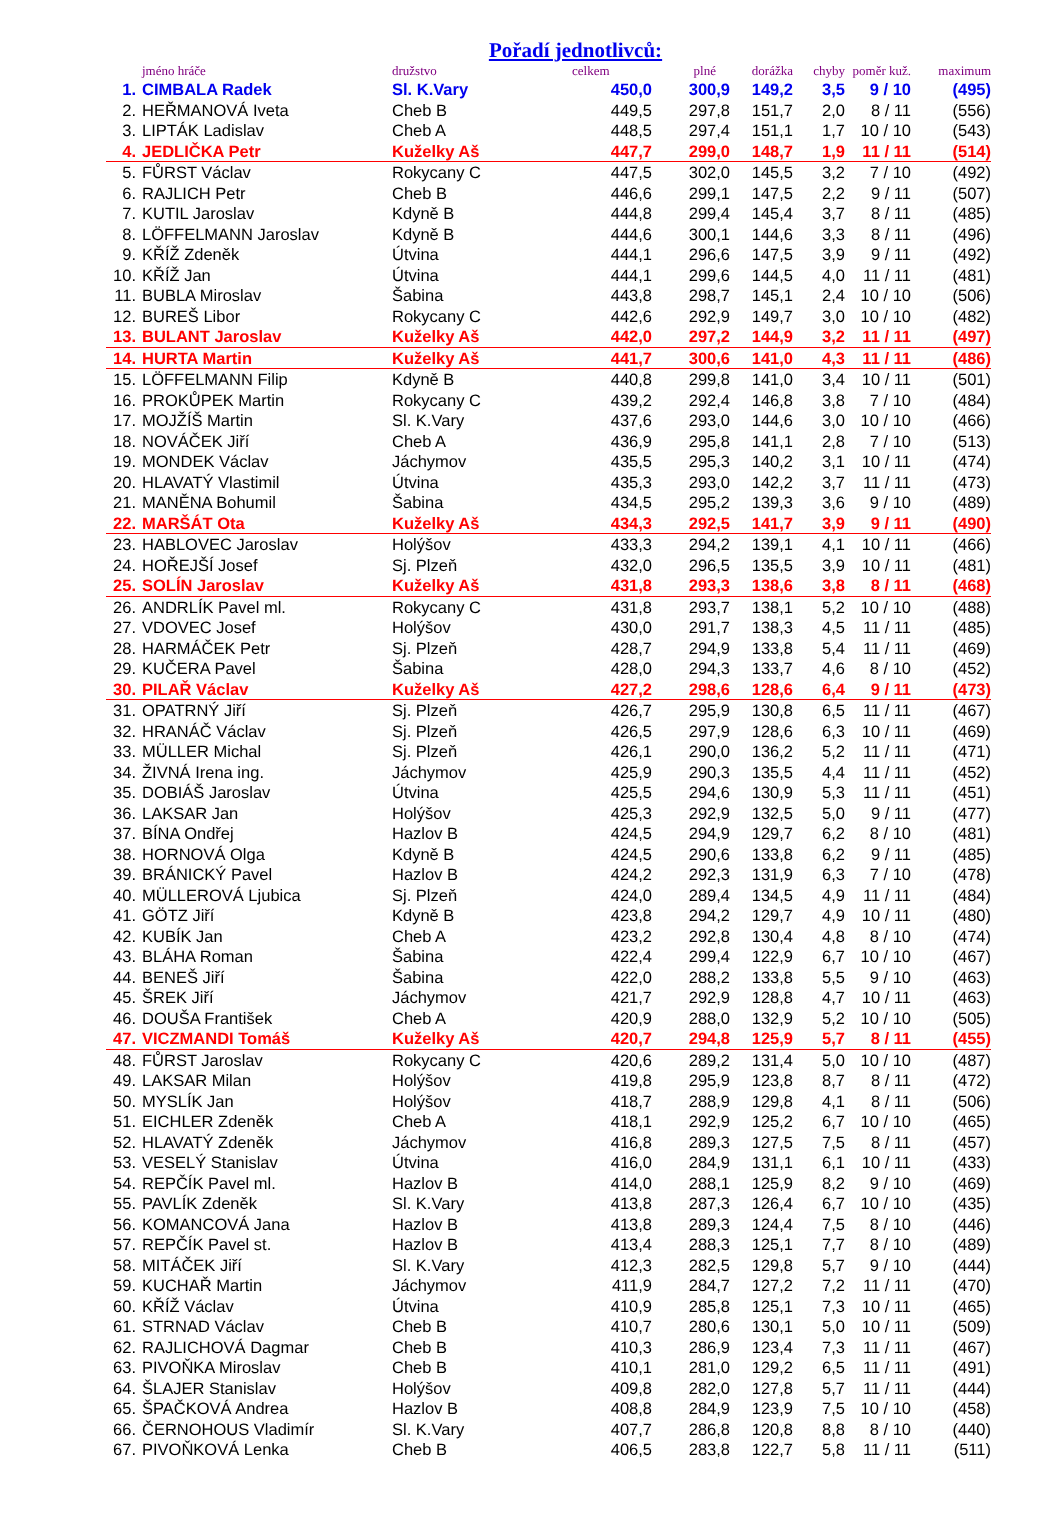Pořadí jednotlivců:
| | jméno hráče | družstvo | celkem | plné | dorážka | chyby | poměr kuž. | maximum |
| --- | --- | --- | --- | --- | --- | --- | --- | --- |
| 1. | CIMBALA Radek | Sl. K.Vary | 450,0 | 300,9 | 149,2 | 3,5 | 9 / 10 | (495) |
| 2. | HEŘMANOVÁ Iveta | Cheb B | 449,5 | 297,8 | 151,7 | 2,0 | 8 / 11 | (556) |
| 3. | LIPTÁK Ladislav | Cheb A | 448,5 | 297,4 | 151,1 | 1,7 | 10 / 10 | (543) |
| 4. | JEDLIČKA Petr | Kuželky Aš | 447,7 | 299,0 | 148,7 | 1,9 | 11 / 11 | (514) |
| 5. | FŮRST Václav | Rokycany C | 447,5 | 302,0 | 145,5 | 3,2 | 7 / 10 | (492) |
| 6. | RAJLICH Petr | Cheb B | 446,6 | 299,1 | 147,5 | 2,2 | 9 / 11 | (507) |
| 7. | KUTIL Jaroslav | Kdyně B | 444,8 | 299,4 | 145,4 | 3,7 | 8 / 11 | (485) |
| 8. | LÖFFELMANN Jaroslav | Kdyně B | 444,6 | 300,1 | 144,6 | 3,3 | 8 / 11 | (496) |
| 9. | KŘÍŽ Zdeněk | Útvina | 444,1 | 296,6 | 147,5 | 3,9 | 9 / 11 | (492) |
| 10. | KŘÍŽ Jan | Útvina | 444,1 | 299,6 | 144,5 | 4,0 | 11 / 11 | (481) |
| 11. | BUBLA Miroslav | Šabina | 443,8 | 298,7 | 145,1 | 2,4 | 10 / 10 | (506) |
| 12. | BUREŠ Libor | Rokycany C | 442,6 | 292,9 | 149,7 | 3,0 | 10 / 10 | (482) |
| 13. | BULANT Jaroslav | Kuželky Aš | 442,0 | 297,2 | 144,9 | 3,2 | 11 / 11 | (497) |
| 14. | HURTA Martin | Kuželky Aš | 441,7 | 300,6 | 141,0 | 4,3 | 11 / 11 | (486) |
| 15. | LÖFFELMANN Filip | Kdyně B | 440,8 | 299,8 | 141,0 | 3,4 | 10 / 11 | (501) |
| 16. | PROKŮPEK Martin | Rokycany C | 439,2 | 292,4 | 146,8 | 3,8 | 7 / 10 | (484) |
| 17. | MOJŽÍŠ Martin | Sl. K.Vary | 437,6 | 293,0 | 144,6 | 3,0 | 10 / 10 | (466) |
| 18. | NOVÁČEK Jiří | Cheb A | 436,9 | 295,8 | 141,1 | 2,8 | 7 / 10 | (513) |
| 19. | MONDEK Václav | Jáchymov | 435,5 | 295,3 | 140,2 | 3,1 | 10 / 11 | (474) |
| 20. | HLAVATÝ Vlastimil | Útvina | 435,3 | 293,0 | 142,2 | 3,7 | 11 / 11 | (473) |
| 21. | MANĚNA Bohumil | Šabina | 434,5 | 295,2 | 139,3 | 3,6 | 9 / 10 | (489) |
| 22. | MARŠÁT Ota | Kuželky Aš | 434,3 | 292,5 | 141,7 | 3,9 | 9 / 11 | (490) |
| 23. | HABLOVEC Jaroslav | Holýšov | 433,3 | 294,2 | 139,1 | 4,1 | 10 / 11 | (466) |
| 24. | HOŘEJŠÍ Josef | Sj. Plzeň | 432,0 | 296,5 | 135,5 | 3,9 | 10 / 11 | (481) |
| 25. | SOLÍN Jaroslav | Kuželky Aš | 431,8 | 293,3 | 138,6 | 3,8 | 8 / 11 | (468) |
| 26. | ANDRLÍK Pavel ml. | Rokycany C | 431,8 | 293,7 | 138,1 | 5,2 | 10 / 10 | (488) |
| 27. | VDOVEC Josef | Holýšov | 430,0 | 291,7 | 138,3 | 4,5 | 11 / 11 | (485) |
| 28. | HARMÁČEK Petr | Sj. Plzeň | 428,7 | 294,9 | 133,8 | 5,4 | 11 / 11 | (469) |
| 29. | KUČERA Pavel | Šabina | 428,0 | 294,3 | 133,7 | 4,6 | 8 / 10 | (452) |
| 30. | PILAŘ Václav | Kuželky Aš | 427,2 | 298,6 | 128,6 | 6,4 | 9 / 11 | (473) |
| 31. | OPATRNÝ Jiří | Sj. Plzeň | 426,7 | 295,9 | 130,8 | 6,5 | 11 / 11 | (467) |
| 32. | HRANÁČ Václav | Sj. Plzeň | 426,5 | 297,9 | 128,6 | 6,3 | 10 / 11 | (469) |
| 33. | MÜLLER Michal | Sj. Plzeň | 426,1 | 290,0 | 136,2 | 5,2 | 11 / 11 | (471) |
| 34. | ŽIVNÁ Irena ing. | Jáchymov | 425,9 | 290,3 | 135,5 | 4,4 | 11 / 11 | (452) |
| 35. | DOBIÁŠ Jaroslav | Útvina | 425,5 | 294,6 | 130,9 | 5,3 | 11 / 11 | (451) |
| 36. | LAKSAR Jan | Holýšov | 425,3 | 292,9 | 132,5 | 5,0 | 9 / 11 | (477) |
| 37. | BÍNA Ondřej | Hazlov B | 424,5 | 294,9 | 129,7 | 6,2 | 8 / 10 | (481) |
| 38. | HORNOVÁ Olga | Kdyně B | 424,5 | 290,6 | 133,8 | 6,2 | 9 / 11 | (485) |
| 39. | BRÁNICKÝ Pavel | Hazlov B | 424,2 | 292,3 | 131,9 | 6,3 | 7 / 10 | (478) |
| 40. | MÜLLEROVÁ Ljubica | Sj. Plzeň | 424,0 | 289,4 | 134,5 | 4,9 | 11 / 11 | (484) |
| 41. | GÖTZ Jiří | Kdyně B | 423,8 | 294,2 | 129,7 | 4,9 | 10 / 11 | (480) |
| 42. | KUBÍK Jan | Cheb A | 423,2 | 292,8 | 130,4 | 4,8 | 8 / 10 | (474) |
| 43. | BLÁHA Roman | Šabina | 422,4 | 299,4 | 122,9 | 6,7 | 10 / 10 | (467) |
| 44. | BENEŠ Jiří | Šabina | 422,0 | 288,2 | 133,8 | 5,5 | 9 / 10 | (463) |
| 45. | ŠREK Jiří | Jáchymov | 421,7 | 292,9 | 128,8 | 4,7 | 10 / 11 | (463) |
| 46. | DOUŠA František | Cheb A | 420,9 | 288,0 | 132,9 | 5,2 | 10 / 10 | (505) |
| 47. | VICZMANDI Tomáš | Kuželky Aš | 420,7 | 294,8 | 125,9 | 5,7 | 8 / 11 | (455) |
| 48. | FŮRST Jaroslav | Rokycany C | 420,6 | 289,2 | 131,4 | 5,0 | 10 / 10 | (487) |
| 49. | LAKSAR Milan | Holýšov | 419,8 | 295,9 | 123,8 | 8,7 | 8 / 11 | (472) |
| 50. | MYSLÍK Jan | Holýšov | 418,7 | 288,9 | 129,8 | 4,1 | 8 / 11 | (506) |
| 51. | EICHLER Zdeněk | Cheb A | 418,1 | 292,9 | 125,2 | 6,7 | 10 / 10 | (465) |
| 52. | HLAVATÝ Zdeněk | Jáchymov | 416,8 | 289,3 | 127,5 | 7,5 | 8 / 11 | (457) |
| 53. | VESELÝ Stanislav | Útvina | 416,0 | 284,9 | 131,1 | 6,1 | 10 / 11 | (433) |
| 54. | REPČÍK Pavel ml. | Hazlov B | 414,0 | 288,1 | 125,9 | 8,2 | 9 / 10 | (469) |
| 55. | PAVLÍK Zdeněk | Sl. K.Vary | 413,8 | 287,3 | 126,4 | 6,7 | 10 / 10 | (435) |
| 56. | KOMANCOVÁ Jana | Hazlov B | 413,8 | 289,3 | 124,4 | 7,5 | 8 / 10 | (446) |
| 57. | REPČÍK Pavel st. | Hazlov B | 413,4 | 288,3 | 125,1 | 7,7 | 8 / 10 | (489) |
| 58. | MITÁČEK Jiří | Sl. K.Vary | 412,3 | 282,5 | 129,8 | 5,7 | 9 / 10 | (444) |
| 59. | KUCHAŘ Martin | Jáchymov | 411,9 | 284,7 | 127,2 | 7,2 | 11 / 11 | (470) |
| 60. | KŘÍŽ Václav | Útvina | 410,9 | 285,8 | 125,1 | 7,3 | 10 / 11 | (465) |
| 61. | STRNAD Václav | Cheb B | 410,7 | 280,6 | 130,1 | 5,0 | 10 / 11 | (509) |
| 62. | RAJLICHOVÁ Dagmar | Cheb B | 410,3 | 286,9 | 123,4 | 7,3 | 11 / 11 | (467) |
| 63. | PIVOŇKA Miroslav | Cheb B | 410,1 | 281,0 | 129,2 | 6,5 | 11 / 11 | (491) |
| 64. | ŠLAJER Stanislav | Holýšov | 409,8 | 282,0 | 127,8 | 5,7 | 11 / 11 | (444) |
| 65. | ŠPAČKOVÁ Andrea | Hazlov B | 408,8 | 284,9 | 123,9 | 7,5 | 10 / 10 | (458) |
| 66. | ČERNOHOUS Vladimír | Sl. K.Vary | 407,7 | 286,8 | 120,8 | 8,8 | 8 / 10 | (440) |
| 67. | PIVOŇKOVÁ Lenka | Cheb B | 406,5 | 283,8 | 122,7 | 5,8 | 11 / 11 | (511) |